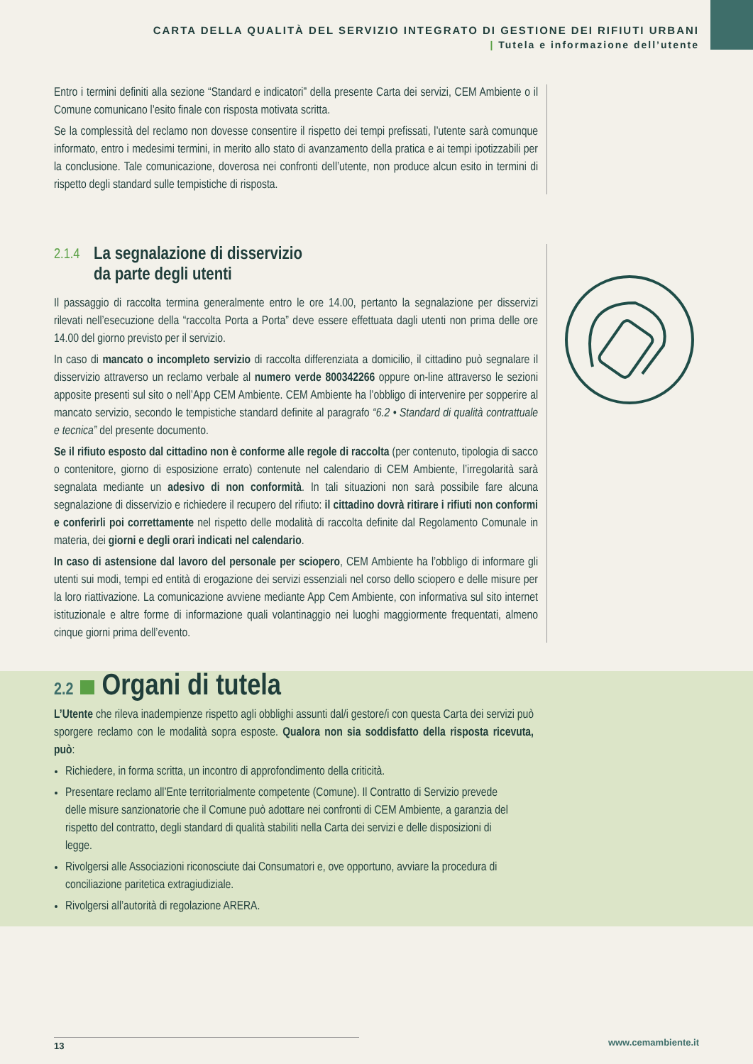CARTA DELLA QUALITÀ DEL SERVIZIO INTEGRATO DI GESTIONE DEI RIFIUTI URBANI
| Tutela e informazione dell’utente
Entro i termini definiti alla sezione “Standard e indicatori” della presente Carta dei servizi, CEM Ambiente o il Comune comunicano l’esito finale con risposta motivata scritta.
Se la complessità del reclamo non dovesse consentire il rispetto dei tempi prefissati, l’utente sarà comunque informato, entro i medesimi termini, in merito allo stato di avanzamento della pratica e ai tempi ipotizzabili per la conclusione. Tale comunicazione, doverosa nei confronti dell’utente, non produce alcun esito in termini di rispetto degli standard sulle tempistiche di risposta.
2.1.4 La segnalazione di disservizio
da parte degli utenti
Il passaggio di raccolta termina generalmente entro le ore 14.00, pertanto la segnalazione per disservizi rilevati nell’esecuzione della “raccolta Porta a Porta” deve essere effettuata dagli utenti non prima delle ore 14.00 del giorno previsto per il servizio.
In caso di mancato o incompleto servizio di raccolta differenziata a domicilio, il cittadino può segnalare il disservizio attraverso un reclamo verbale al numero verde 800342266 oppure on-line attraverso le sezioni apposite presenti sul sito o nell’App CEM Ambiente. CEM Ambiente ha l’obbligo di intervenire per sopperire al mancato servizio, secondo le tempistiche standard definite al paragrafo “6.2 • Standard di qualità contrattuale e tecnica” del presente documento.
Se il rifiuto esposto dal cittadino non è conforme alle regole di raccolta (per contenuto, tipologia di sacco o contenitore, giorno di esposizione errato) contenute nel calendario di CEM Ambiente, l’irregolarità sarà segnalata mediante un adesivo di non conformità. In tali situazioni non sarà possibile fare alcuna segnalazione di disservizio e richiedere il recupero del rifiuto: il cittadino dovrà ritirare i rifiuti non conformi e conferirli poi correttamente nel rispetto delle modalità di raccolta definite dal Regolamento Comunale in materia, dei giorni e degli orari indicati nel calendario.
In caso di astensione dal lavoro del personale per sciopero, CEM Ambiente ha l’obbligo di informare gli utenti sui modi, tempi ed entità di erogazione dei servizi essenziali nel corso dello sciopero e delle misure per la loro riattivazione. La comunicazione avviene mediante App Cem Ambiente, con informativa sul sito internet istituzionale e altre forme di informazione quali volantinaggio nei luoghi maggiormente frequentati, almeno cinque giorni prima dell’evento.
2.2 Organi di tutela
L’Utente che rileva inadempienze rispetto agli obblighi assunti dal/i gestore/i con questa Carta dei servizi può sporgere reclamo con le modalità sopra esposte. Qualora non sia soddisfatto della risposta ricevuta, può:
Richiedere, in forma scritta, un incontro di approfondimento della criticità.
Presentare reclamo all’Ente territorialmente competente (Comune). Il Contratto di Servizio prevede delle misure sanzionatorie che il Comune può adottare nei confronti di CEM Ambiente, a garanzia del rispetto del contratto, degli standard di qualità stabiliti nella Carta dei servizi e delle disposizioni di legge.
Rivolgersi alle Associazioni riconosciute dai Consumatori e, ove opportuno, avviare la procedura di conciliazione paritetica extragiudiziale.
Rivolgersi all’autorità di regolazione ARERA.
13 www.cemambiente.it